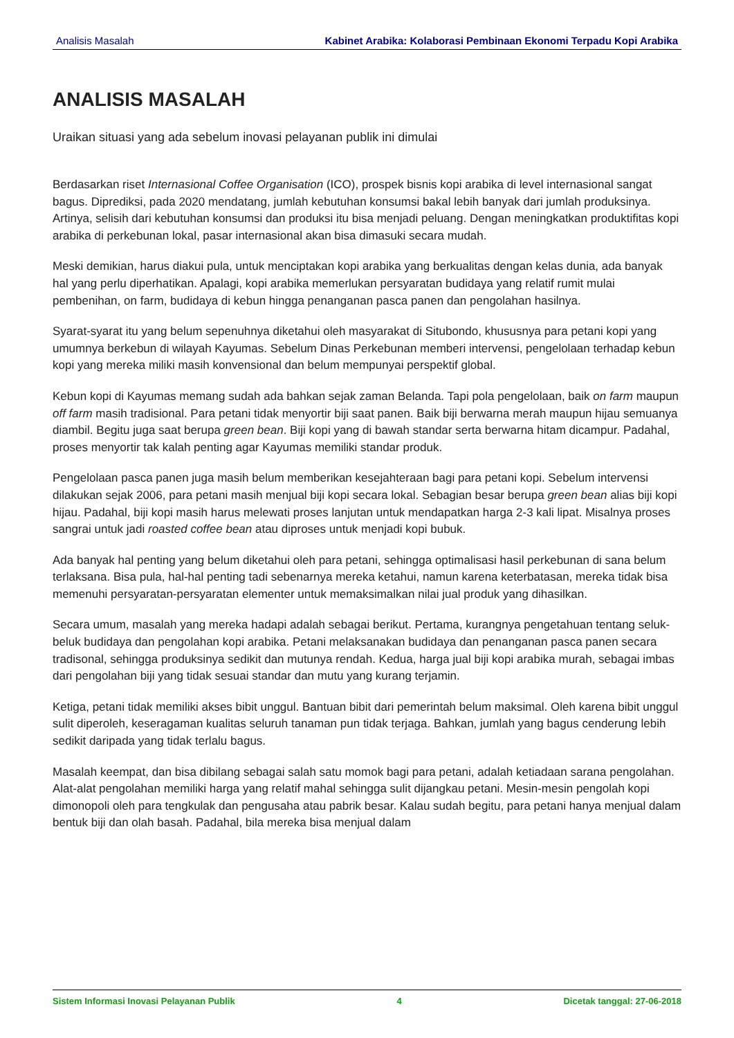Analisis Masalah Kabinet Arabika: Kolaborasi Pembinaan Ekonomi Terpadu Kopi Arabika
ANALISIS MASALAH
Uraikan situasi yang ada sebelum inovasi pelayanan publik ini dimulai
Berdasarkan riset Internasional Coffee Organisation (ICO), prospek bisnis kopi arabika di level internasional sangat bagus. Diprediksi, pada 2020 mendatang, jumlah kebutuhan konsumsi bakal lebih banyak dari jumlah produksinya. Artinya, selisih dari kebutuhan konsumsi dan produksi itu bisa menjadi peluang. Dengan meningkatkan produktifitas kopi arabika di perkebunan lokal, pasar internasional akan bisa dimasuki secara mudah.
Meski demikian, harus diakui pula, untuk menciptakan kopi arabika yang berkualitas dengan kelas dunia, ada banyak hal yang perlu diperhatikan. Apalagi, kopi arabika memerlukan persyaratan budidaya yang relatif rumit mulai pembenihan, on farm, budidaya di kebun hingga penanganan pasca panen dan pengolahan hasilnya.
Syarat-syarat itu yang belum sepenuhnya diketahui oleh masyarakat di Situbondo, khususnya para petani kopi yang umumnya berkebun di wilayah Kayumas. Sebelum Dinas Perkebunan memberi intervensi, pengelolaan terhadap kebun kopi yang mereka miliki masih konvensional dan belum mempunyai perspektif global.
Kebun kopi di Kayumas memang sudah ada bahkan sejak zaman Belanda. Tapi pola pengelolaan, baik on farm maupun off farm masih tradisional. Para petani tidak menyortir biji saat panen. Baik biji berwarna merah maupun hijau semuanya diambil. Begitu juga saat berupa green bean. Biji kopi yang di bawah standar serta berwarna hitam dicampur. Padahal, proses menyortir tak kalah penting agar Kayumas memiliki standar produk.
Pengelolaan pasca panen juga masih belum memberikan kesejahteraan bagi para petani kopi. Sebelum intervensi dilakukan sejak 2006, para petani masih menjual biji kopi secara lokal. Sebagian besar berupa green bean alias biji kopi hijau. Padahal, biji kopi masih harus melewati proses lanjutan untuk mendapatkan harga 2-3 kali lipat. Misalnya proses sangrai untuk jadi roasted coffee bean atau diproses untuk menjadi kopi bubuk.
Ada banyak hal penting yang belum diketahui oleh para petani, sehingga optimalisasi hasil perkebunan di sana belum terlaksana. Bisa pula, hal-hal penting tadi sebenarnya mereka ketahui, namun karena keterbatasan, mereka tidak bisa memenuhi persyaratan-persyaratan elementer untuk memaksimalkan nilai jual produk yang dihasilkan.
Secara umum, masalah yang mereka hadapi adalah sebagai berikut. Pertama, kurangnya pengetahuan tentang seluk-beluk budidaya dan pengolahan kopi arabika. Petani melaksanakan budidaya dan penanganan pasca panen secara tradisonal, sehingga produksinya sedikit dan mutunya rendah. Kedua, harga jual biji kopi arabika murah, sebagai imbas dari pengolahan biji yang tidak sesuai standar dan mutu yang kurang terjamin.
Ketiga, petani tidak memiliki akses bibit unggul. Bantuan bibit dari pemerintah belum maksimal. Oleh karena bibit unggul sulit diperoleh, keseragaman kualitas seluruh tanaman pun tidak terjaga. Bahkan, jumlah yang bagus cenderung lebih sedikit daripada yang tidak terlalu bagus.
Masalah keempat, dan bisa dibilang sebagai salah satu momok bagi para petani, adalah ketiadaan sarana pengolahan. Alat-alat pengolahan memiliki harga yang relatif mahal sehingga sulit dijangkau petani. Mesin-mesin pengolah kopi dimonopoli oleh para tengkulak dan pengusaha atau pabrik besar. Kalau sudah begitu, para petani hanya menjual dalam bentuk biji dan olah basah. Padahal, bila mereka bisa menjual dalam
Sistem Informasi Inovasi Pelayanan Publik 4 Dicetak tanggal: 27-06-2018